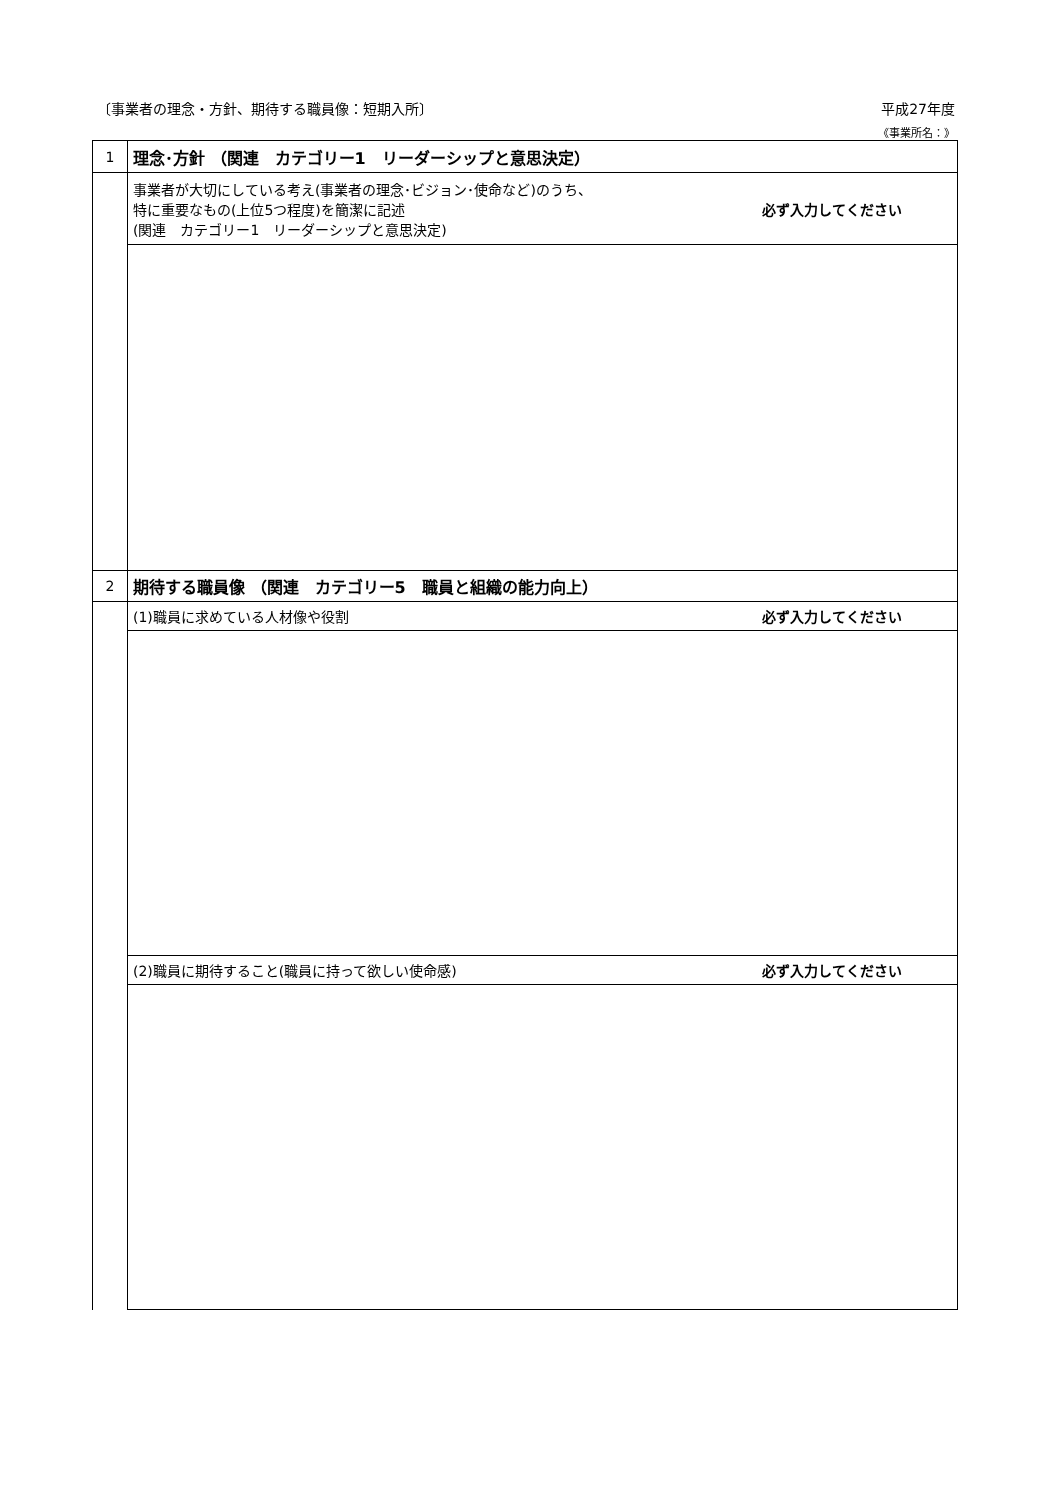〔事業者の理念・方針、期待する職員像：短期入所〕 平成27年度
《事業所名：》
| 1 | 理念･方針 （関連 カテゴリー1 リーダーシップと意思決定） | |
| | 事業者が大切にしている考え(事業者の理念･ビジョン･使命など)のうち、 特に重要なもの(上位5つ程度)を簡潔に記述 (関連 カテゴリー1 リーダーシップと意思決定) | 必ず入力してください |
| 2 | 期待する職員像 （関連 カテゴリー5 職員と組織の能力向上） | |
| | (1)職員に求めている人材像や役割 | 必ず入力してください |
| | (2)職員に期待すること(職員に持って欲しい使命感) | 必ず入力してください |